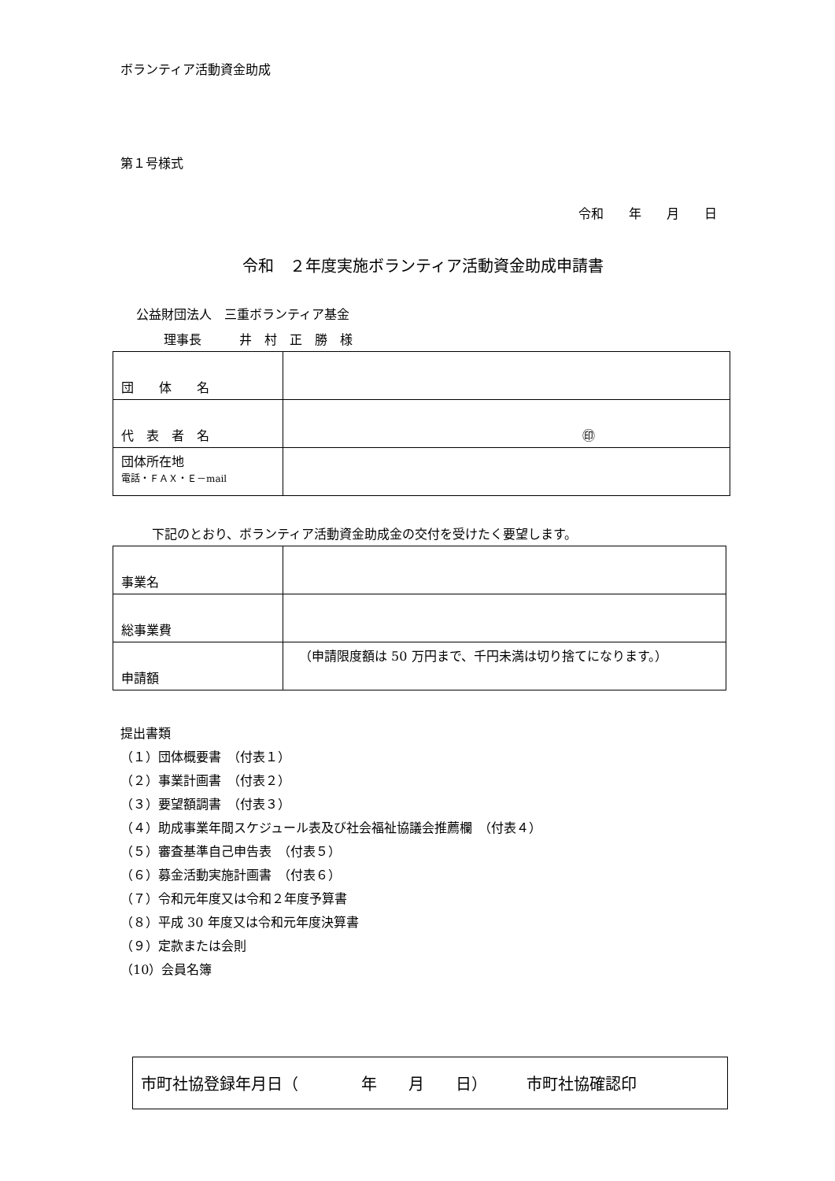ボランティア活動資金助成
第１号様式
令和　　年　　月　　日
令和　２年度実施ボランティア活動資金助成申請書
公益財団法人　三重ボランティア基金
理事長　　　井　村　正　勝　様
| 団 体 名 | |
| 代 表 者 名 | ㊞ |
| 団体所在地 電話・ＦＡＸ・Ｅ－mail | |
下記のとおり、ボランティア活動資金助成金の交付を受けたく要望します。
| 事業名 | |
| 総事業費 | |
| 申請額 | （申請限度額は 50 万円まで、千円未満は切り捨てになります。） |
提出書類
（１）団体概要書　（付表１）
（２）事業計画書　（付表２）
（３）要望額調書　（付表３）
（４）助成事業年間スケジュール表及び社会福祉協議会推薦欄　（付表４）
（５）審査基準自己申告表　（付表５）
（６）募金活動実施計画書　（付表６）
（７）令和元年度又は令和２年度予算書
（８）平成 30 年度又は令和元年度決算書
（９）定款または会則
（10）会員名簿
市町社協登録年月日（　　　　年　　月　　日）　　　市町社協確認印